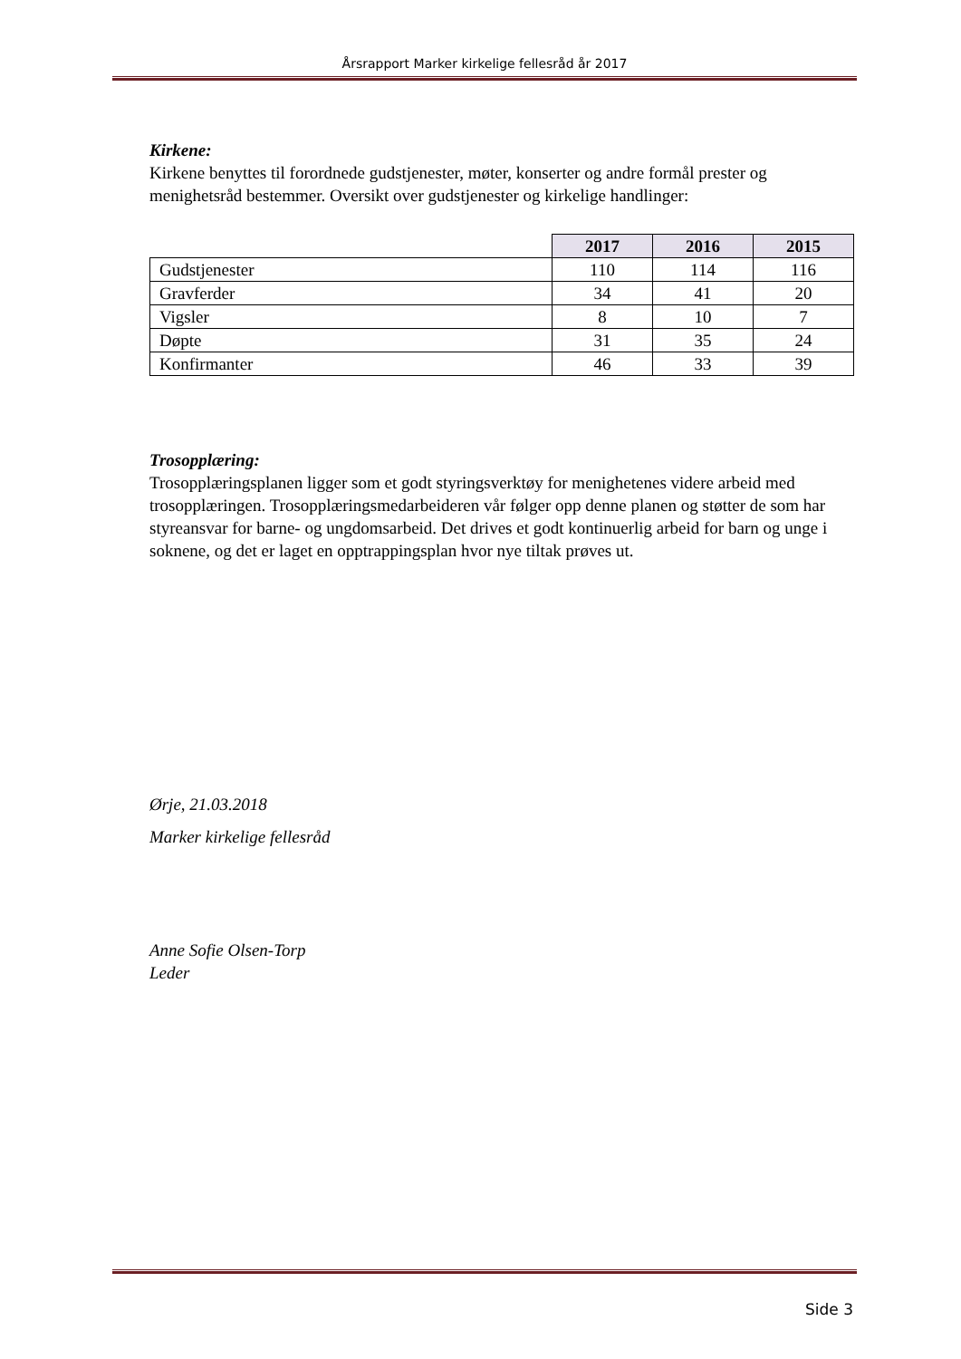Årsrapport Marker kirkelige fellesråd år 2017
Kirkene:
Kirkene benyttes til forordnede gudstjenester, møter, konserter og andre formål prester og menighetsråd bestemmer. Oversikt over gudstjenester og kirkelige handlinger:
| | 2017 | 2016 | 2015 |
| Gudstjenester | 110 | 114 | 116 |
| Gravferder | 34 | 41 | 20 |
| Vigsler | 8 | 10 | 7 |
| Døpte | 31 | 35 | 24 |
| Konfirmanter | 46 | 33 | 39 |
Trosopplæring:
Trosopplæringsplanen ligger som et godt styringsverktøy for menighetenes videre arbeid med trosopplæringen. Trosopplæringsmedarbeideren vår følger opp denne planen og støtter de som har styreansvar for barne- og ungdomsarbeid. Det drives et godt kontinuerlig arbeid for barn og unge i soknene, og det er laget en opptrappingsplan hvor nye tiltak prøves ut.
Ørje, 21.03.2018
Marker kirkelige fellesråd
Anne Sofie Olsen-Torp
Leder
Side 3